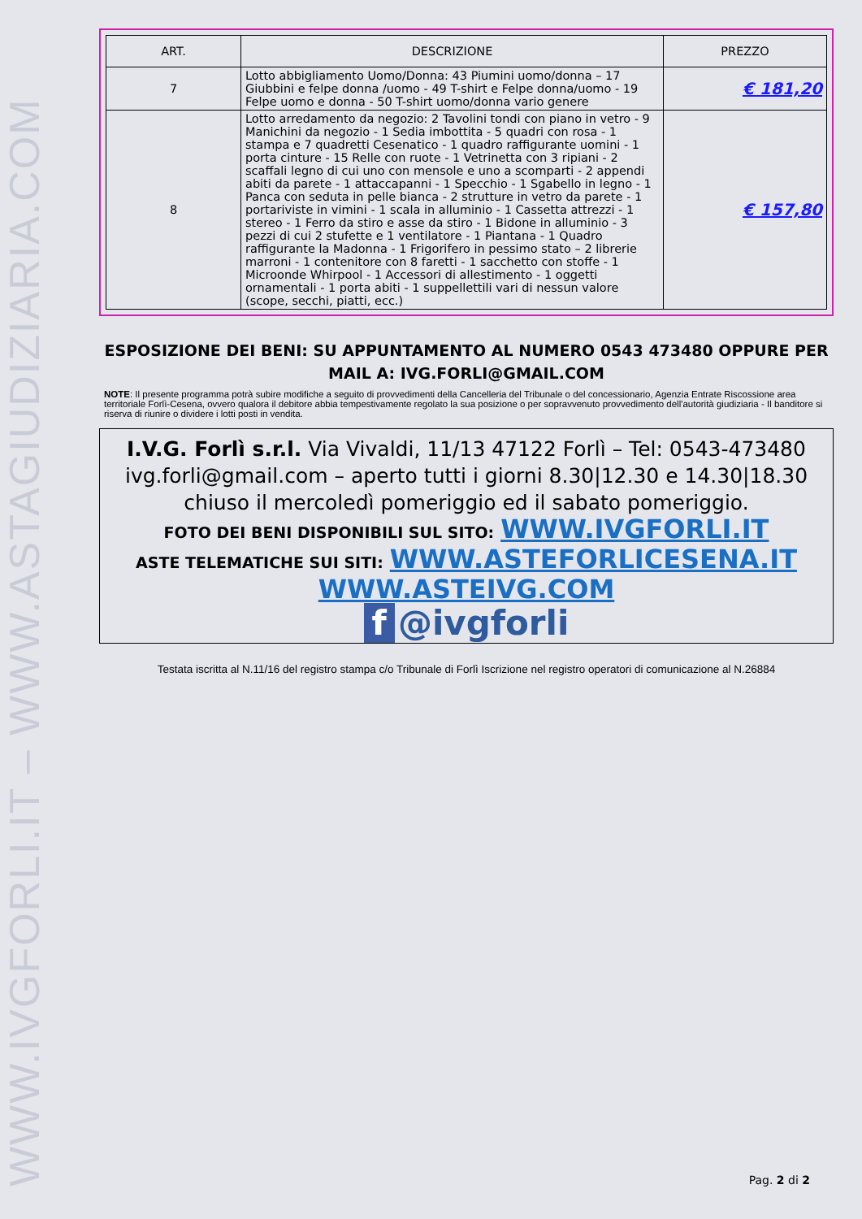WWW.IVGFORLI.IT – WWW.ASTAGIUDIZIARIA.COM
| ART. | DESCRIZIONE | PREZZO |
| --- | --- | --- |
| 7 | Lotto abbigliamento Uomo/Donna: 43 Piumini uomo/donna – 17 Giubbini e felpe donna /uomo - 49 T-shirt e Felpe donna/uomo - 19 Felpe uomo e donna - 50 T-shirt uomo/donna vario genere | € 181,20 |
| 8 | Lotto arredamento da negozio: 2 Tavolini tondi con piano in vetro - 9 Manichini da negozio - 1 Sedia imbottita - 5 quadri con rosa - 1 stampa e 7 quadretti Cesenatico - 1 quadro raffigurante uomini - 1 porta cinture - 15 Relle con ruote - 1 Vetrinetta con 3 ripiani - 2 scaffali legno di cui uno con mensole e uno a scomparti - 2 appendi abiti da parete - 1 attaccapanni - 1 Specchio - 1 Sgabello in legno - 1 Panca con seduta in pelle bianca - 2 strutture in vetro da parete - 1 portariviste in vimini - 1 scala in alluminio - 1 Cassetta attrezzi - 1 stereo - 1 Ferro da stiro e asse da stiro - 1 Bidone in alluminio - 3 pezzi di cui 2 stufette e 1 ventilatore - 1 Piantana - 1 Quadro raffigurante la Madonna - 1 Frigorifero in pessimo stato – 2 librerie marroni - 1 contenitore con 8 faretti - 1 sacchetto con stoffe - 1 Microonde Whirpool - 1 Accessori di allestimento - 1 oggetti ornamentali - 1 porta abiti - 1 suppellettili vari di nessun valore (scope, secchi, piatti, ecc.) | € 157,80 |
ESPOSIZIONE DEI BENI: SU APPUNTAMENTO AL NUMERO 0543 473480 OPPURE PER MAIL A: IVG.FORLI@GMAIL.COM
NOTE: Il presente programma potrà subire modifiche a seguito di provvedimenti della Cancelleria del Tribunale o del concessionario, Agenzia Entrate Riscossione area territoriale Forlì-Cesena, ovvero qualora il debitore abbia tempestivamente regolato la sua posizione o per sopravvenuto provvedimento dell'autorità giudiziaria - Il banditore si riserva di riunire o dividere i lotti posti in vendita.
I.V.G. Forlì s.r.l. Via Vivaldi, 11/13 47122 Forlì – Tel: 0543-473480 ivg.forli@gmail.com – aperto tutti i giorni 8.30|12.30 e 14.30|18.30 chiuso il mercoledì pomeriggio ed il sabato pomeriggio.
FOTO DEI BENI DISPONIBILI SUL SITO: WWW.IVGFORLI.IT
ASTE TELEMATICHE SUI SITI: WWW.ASTEFORLICESENA.IT
WWW.ASTEIVG.COM
f @ivgforli
Testata iscritta al N.11/16 del registro stampa c/o Tribunale di Forlì Iscrizione nel registro operatori di comunicazione al N.26884
Pag. 2 di 2